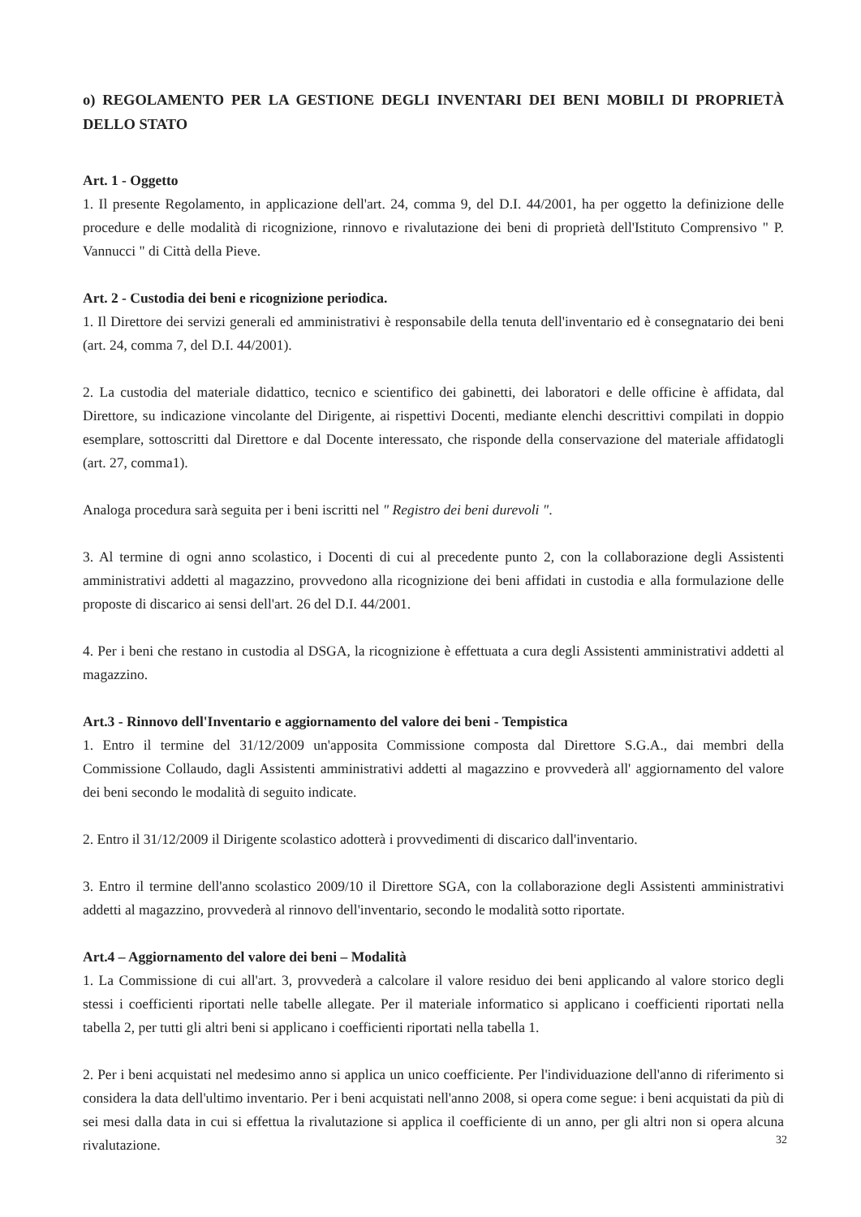o) REGOLAMENTO PER LA GESTIONE DEGLI INVENTARI DEI BENI MOBILI DI PROPRIETÀ DELLO STATO
Art. 1 - Oggetto
1. Il presente Regolamento, in applicazione dell'art. 24, comma 9, del D.I. 44/2001, ha per oggetto la definizione delle procedure e delle modalità di ricognizione, rinnovo e rivalutazione dei beni di proprietà dell'Istituto Comprensivo " P. Vannucci " di Città della Pieve.
Art. 2 - Custodia dei beni e ricognizione periodica.
1. Il Direttore dei servizi generali ed amministrativi è responsabile della tenuta dell'inventario ed è consegnatario dei beni (art. 24, comma 7, del D.I. 44/2001).
2. La custodia del materiale didattico, tecnico e scientifico dei gabinetti, dei laboratori e delle officine è affidata, dal Direttore, su indicazione vincolante del Dirigente, ai rispettivi Docenti, mediante elenchi descrittivi compilati in doppio esemplare, sottoscritti dal Direttore e dal Docente interessato, che risponde della conservazione del materiale affidatogli (art. 27, comma1).
Analoga procedura sarà seguita per i beni iscritti nel " Registro dei beni durevoli ".
3. Al termine di ogni anno scolastico, i Docenti di cui al precedente punto 2, con la collaborazione degli Assistenti amministrativi addetti al magazzino, provvedono alla ricognizione dei beni affidati in custodia e alla formulazione delle proposte di discarico ai sensi dell'art. 26 del D.I. 44/2001.
4. Per i beni che restano in custodia al DSGA, la ricognizione è effettuata a cura degli Assistenti amministrativi addetti al magazzino.
Art.3 - Rinnovo dell'Inventario e aggiornamento del valore dei beni - Tempistica
1. Entro il termine del 31/12/2009 un'apposita Commissione composta dal Direttore S.G.A., dai membri della Commissione Collaudo, dagli Assistenti amministrativi addetti al magazzino e provvederà all' aggiornamento del valore dei beni secondo le modalità di seguito indicate.
2. Entro il 31/12/2009 il Dirigente scolastico adotterà i provvedimenti di discarico dall'inventario.
3. Entro il termine dell'anno scolastico 2009/10 il Direttore SGA, con la collaborazione degli Assistenti amministrativi addetti al magazzino, provvederà al rinnovo dell'inventario, secondo le modalità sotto riportate.
Art.4 – Aggiornamento del valore dei beni – Modalità
1. La Commissione di cui all'art. 3, provvederà a calcolare il valore residuo dei beni applicando al valore storico degli stessi i coefficienti riportati nelle tabelle allegate. Per il materiale informatico si applicano i coefficienti riportati nella tabella 2, per tutti gli altri beni si applicano i coefficienti riportati nella tabella 1.
2. Per i beni acquistati nel medesimo anno si applica un unico coefficiente. Per l'individuazione dell'anno di riferimento si considera la data dell'ultimo inventario. Per i beni acquistati nell'anno 2008, si opera come segue: i beni acquistati da più di sei mesi dalla data in cui si effettua la rivalutazione si applica il coefficiente di un anno, per gli altri non si opera alcuna rivalutazione.
32